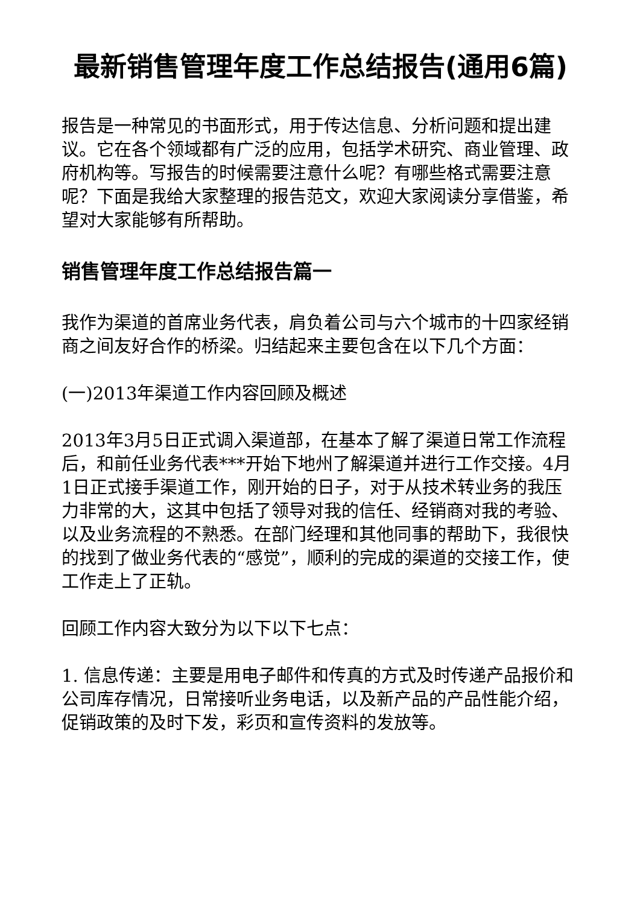最新销售管理年度工作总结报告(通用6篇)
报告是一种常见的书面形式，用于传达信息、分析问题和提出建议。它在各个领域都有广泛的应用，包括学术研究、商业管理、政府机构等。写报告的时候需要注意什么呢？有哪些格式需要注意呢？下面是我给大家整理的报告范文，欢迎大家阅读分享借鉴，希望对大家能够有所帮助。
销售管理年度工作总结报告篇一
我作为渠道的首席业务代表，肩负着公司与六个城市的十四家经销商之间友好合作的桥梁。归结起来主要包含在以下几个方面：
(一)2013年渠道工作内容回顾及概述
2013年3月5日正式调入渠道部，在基本了解了渠道日常工作流程后，和前任业务代表***开始下地州了解渠道并进行工作交接。4月1日正式接手渠道工作，刚开始的日子，对于从技术转业务的我压力非常的大，这其中包括了领导对我的信任、经销商对我的考验、以及业务流程的不熟悉。在部门经理和其他同事的帮助下，我很快的找到了做业务代表的“感觉”，顺利的完成的渠道的交接工作，使工作走上了正轨。
回顾工作内容大致分为以下以下七点：
1. 信息传递：主要是用电子邮件和传真的方式及时传递产品报价和公司库存情况，日常接听业务电话，以及新产品的产品性能介绍，促销政策的及时下发，彩页和宣传资料的发放等。